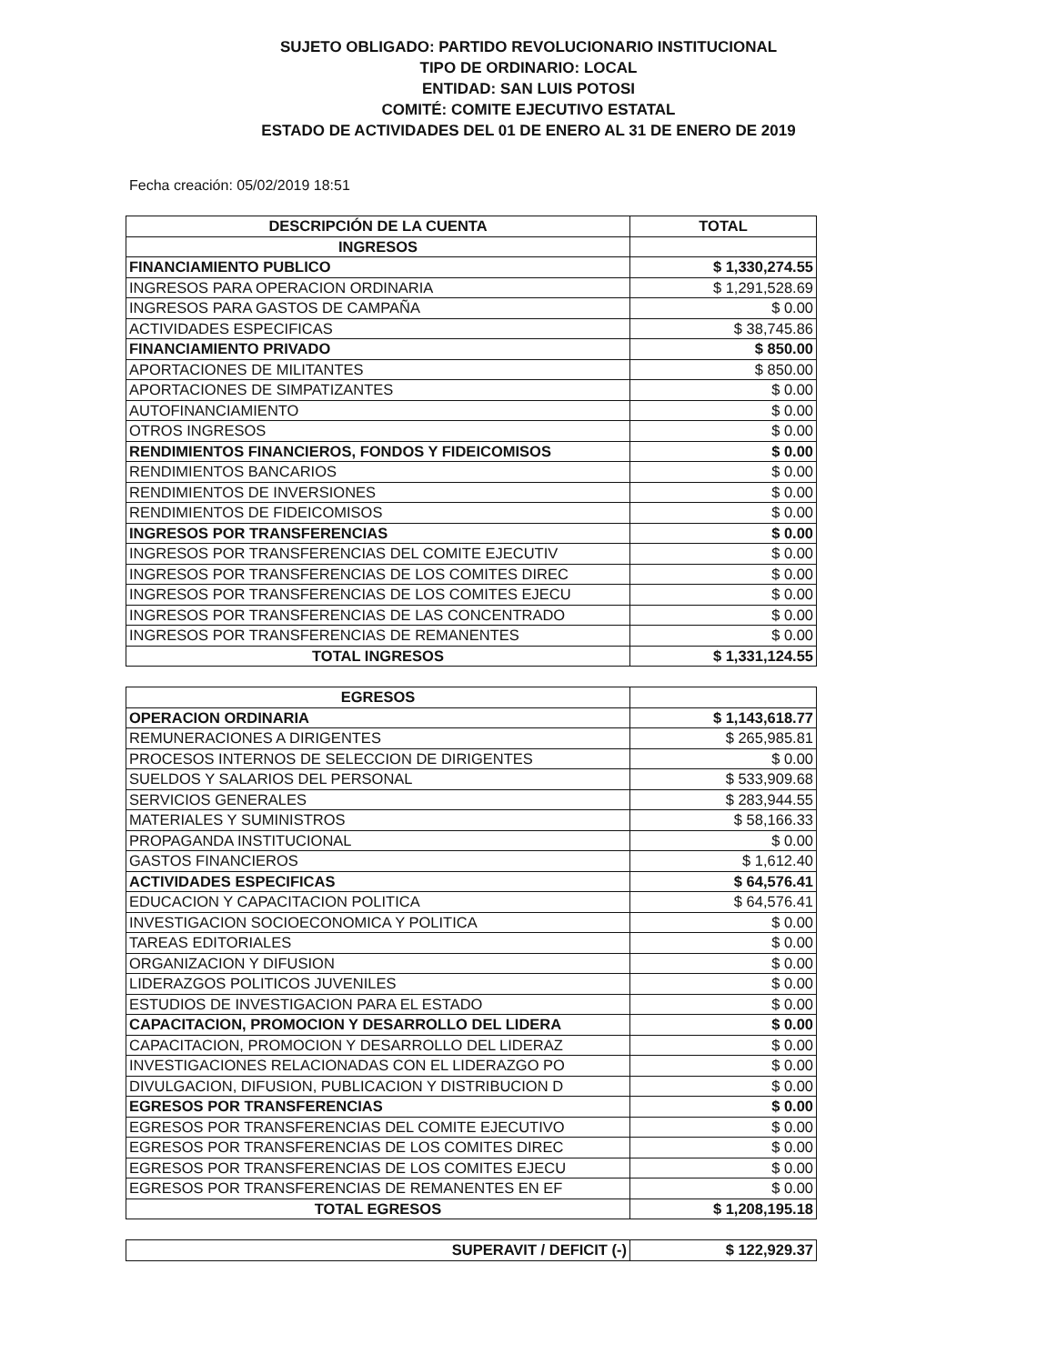SUJETO OBLIGADO: PARTIDO REVOLUCIONARIO INSTITUCIONAL
TIPO DE ORDINARIO: LOCAL
ENTIDAD: SAN LUIS POTOSI
COMITÉ: COMITE EJECUTIVO ESTATAL
ESTADO DE ACTIVIDADES DEL 01 DE ENERO AL 31 DE ENERO DE 2019
Fecha creación: 05/02/2019 18:51
| DESCRIPCIÓN DE LA CUENTA | TOTAL |
| --- | --- |
| INGRESOS | |
| FINANCIAMIENTO PUBLICO | $ 1,330,274.55 |
| INGRESOS PARA OPERACION ORDINARIA | $ 1,291,528.69 |
| INGRESOS PARA GASTOS DE CAMPAÑA | $ 0.00 |
| ACTIVIDADES ESPECIFICAS | $ 38,745.86 |
| FINANCIAMIENTO PRIVADO | $ 850.00 |
| APORTACIONES DE MILITANTES | $ 850.00 |
| APORTACIONES DE SIMPATIZANTES | $ 0.00 |
| AUTOFINANCIAMIENTO | $ 0.00 |
| OTROS INGRESOS | $ 0.00 |
| RENDIMIENTOS FINANCIEROS, FONDOS Y FIDEICOMISOS | $ 0.00 |
| RENDIMIENTOS BANCARIOS | $ 0.00 |
| RENDIMIENTOS DE INVERSIONES | $ 0.00 |
| RENDIMIENTOS DE FIDEICOMISOS | $ 0.00 |
| INGRESOS POR TRANSFERENCIAS | $ 0.00 |
| INGRESOS POR TRANSFERENCIAS DEL COMITE EJECUTIV | $ 0.00 |
| INGRESOS POR TRANSFERENCIAS DE LOS COMITES DIREC | $ 0.00 |
| INGRESOS POR TRANSFERENCIAS DE LOS COMITES EJECU | $ 0.00 |
| INGRESOS POR TRANSFERENCIAS DE LAS CONCENTRADO | $ 0.00 |
| INGRESOS POR TRANSFERENCIAS DE REMANENTES | $ 0.00 |
| TOTAL INGRESOS | $ 1,331,124.55 |
| EGRESOS | |
| OPERACION ORDINARIA | $ 1,143,618.77 |
| REMUNERACIONES A DIRIGENTES | $ 265,985.81 |
| PROCESOS INTERNOS DE SELECCION DE DIRIGENTES | $ 0.00 |
| SUELDOS Y SALARIOS DEL PERSONAL | $ 533,909.68 |
| SERVICIOS GENERALES | $ 283,944.55 |
| MATERIALES Y SUMINISTROS | $ 58,166.33 |
| PROPAGANDA INSTITUCIONAL | $ 0.00 |
| GASTOS FINANCIEROS | $ 1,612.40 |
| ACTIVIDADES ESPECIFICAS | $ 64,576.41 |
| EDUCACION Y CAPACITACION POLITICA | $ 64,576.41 |
| INVESTIGACION SOCIOECONOMICA Y POLITICA | $ 0.00 |
| TAREAS EDITORIALES | $ 0.00 |
| ORGANIZACION Y DIFUSION | $ 0.00 |
| LIDERAZGOS POLITICOS JUVENILES | $ 0.00 |
| ESTUDIOS DE INVESTIGACION PARA EL ESTADO | $ 0.00 |
| CAPACITACION, PROMOCION Y DESARROLLO DEL LIDERA | $ 0.00 |
| CAPACITACION, PROMOCION Y DESARROLLO DEL LIDERAZ | $ 0.00 |
| INVESTIGACIONES RELACIONADAS CON EL LIDERAZGO PO | $ 0.00 |
| DIVULGACION, DIFUSION, PUBLICACION Y DISTRIBUCION D | $ 0.00 |
| EGRESOS POR TRANSFERENCIAS | $ 0.00 |
| EGRESOS POR TRANSFERENCIAS DEL COMITE EJECUTIVO | $ 0.00 |
| EGRESOS POR TRANSFERENCIAS DE LOS COMITES DIREC | $ 0.00 |
| EGRESOS POR TRANSFERENCIAS DE LOS COMITES EJECU | $ 0.00 |
| EGRESOS POR TRANSFERENCIAS DE REMANENTES EN EF | $ 0.00 |
| TOTAL EGRESOS | $ 1,208,195.18 |
| SUPERAVIT / DEFICIT (-) | $ 122,929.37 |